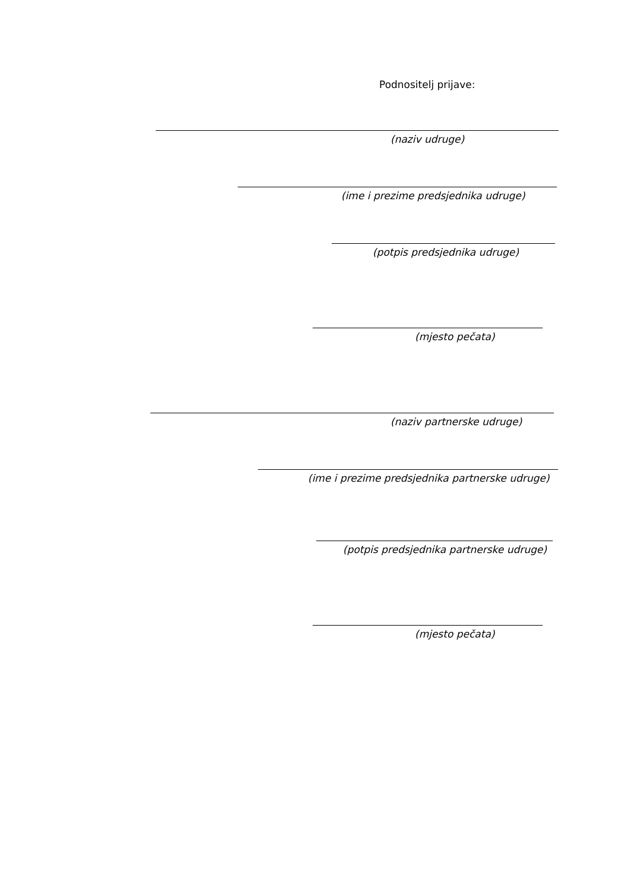Podnositelj prijave:
(naziv udruge)
(ime i prezime predsjednika udruge)
(potpis predsjednika udruge)
(mjesto pečata)
(naziv partnerske udruge)
(ime i prezime predsjednika partnerske udruge)
(potpis predsjednika partnerske udruge)
(mjesto pečata)